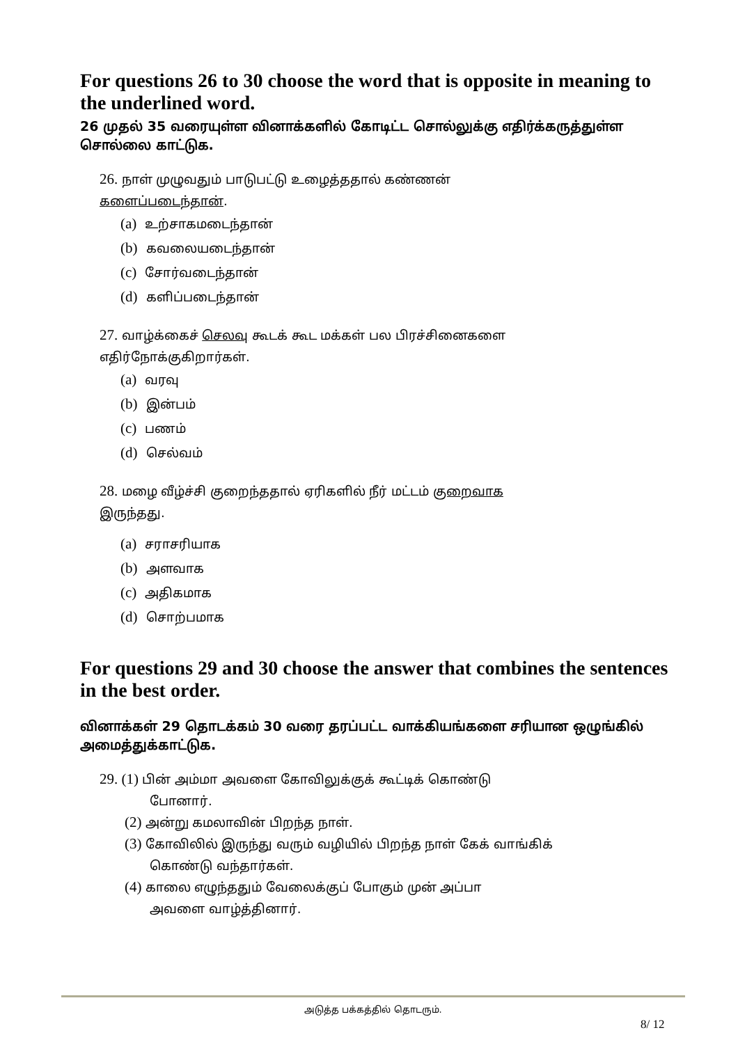For questions 26 to 30 choose the word that is opposite in meaning to the underlined word.
26 முதல் 35 வரையுள்ள வினாக்களில் கோடிட்ட சொல்லுக்கு எதிர்க்கருத்துள்ள சொல்லை காட்டுக.
26. நாள் முழுவதும் பாடுபட்டு உழைத்ததால் கண்ணன்
களைப்படைந்தான்.
(a) உற்சாகமடைந்தான்
(b) கவலையடைந்தான்
(c) சோர்வடைந்தான்
(d) களிப்படைந்தான்
27. வாழ்க்கைச் செலவு கூடக் கூட மக்கள் பல பிரச்சினைகளை
எதிர்நோக்குகிறார்கள்.
(a) வரவு
(b) இன்பம்
(c) பணம்
(d) செல்வம்
28. மழை வீழ்ச்சி குறைந்ததால் ஏரிகளில் நீர் மட்டம் குறைவாக
இருந்தது.
(a) சராசரியாக
(b) அளவாக
(c) அதிகமாக
(d) சொற்பமாக
For questions 29 and 30 choose the answer that combines the sentences in the best order.
வினாக்கள் 29 தொடக்கம் 30 வரை தரப்பட்ட வாக்கியங்களை சரியான ஒழுங்கில் அமைத்துக்காட்டுக.
29. (1) பின் அம்மா அவளை கோவிலுக்குக் கூட்டிக் கொண்டு
போனார்.
(2) அன்று கமலாவின் பிறந்த நாள்.
(3) கோவிலில் இருந்து வரும் வழியில் பிறந்த நாள் கேக் வாங்கிக்
கொண்டு வந்தார்கள்.
(4) காலை எழுந்ததும் வேலைக்குப் போகும் முன் அப்பா
அவளை வாழ்த்தினார்.
அடுத்த பக்கத்தில் தொடரும்.
8/ 12